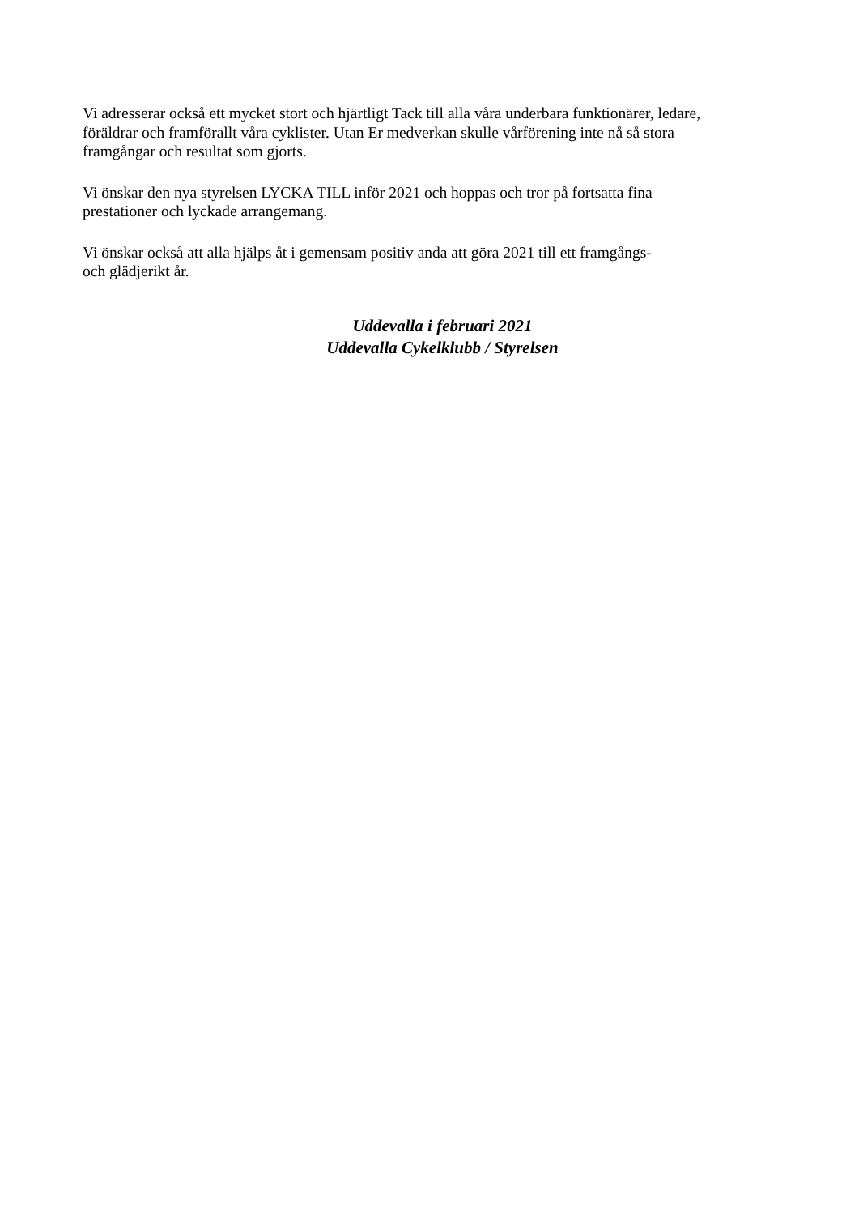Vi adresserar också ett mycket stort och hjärtligt Tack till alla våra underbara funktionärer, ledare,
föräldrar och framförallt våra cyklister. Utan Er medverkan skulle vårförening inte nå så stora
framgångar och resultat som gjorts.
Vi önskar den nya styrelsen LYCKA TILL inför 2021 och hoppas och tror på fortsatta fina
prestationer och lyckade arrangemang.
Vi önskar också att alla hjälps åt i gemensam positiv anda att göra 2021 till ett framgångs-
och glädjerikt år.
Uddevalla i februari 2021
Uddevalla Cykelklubb / Styrelsen